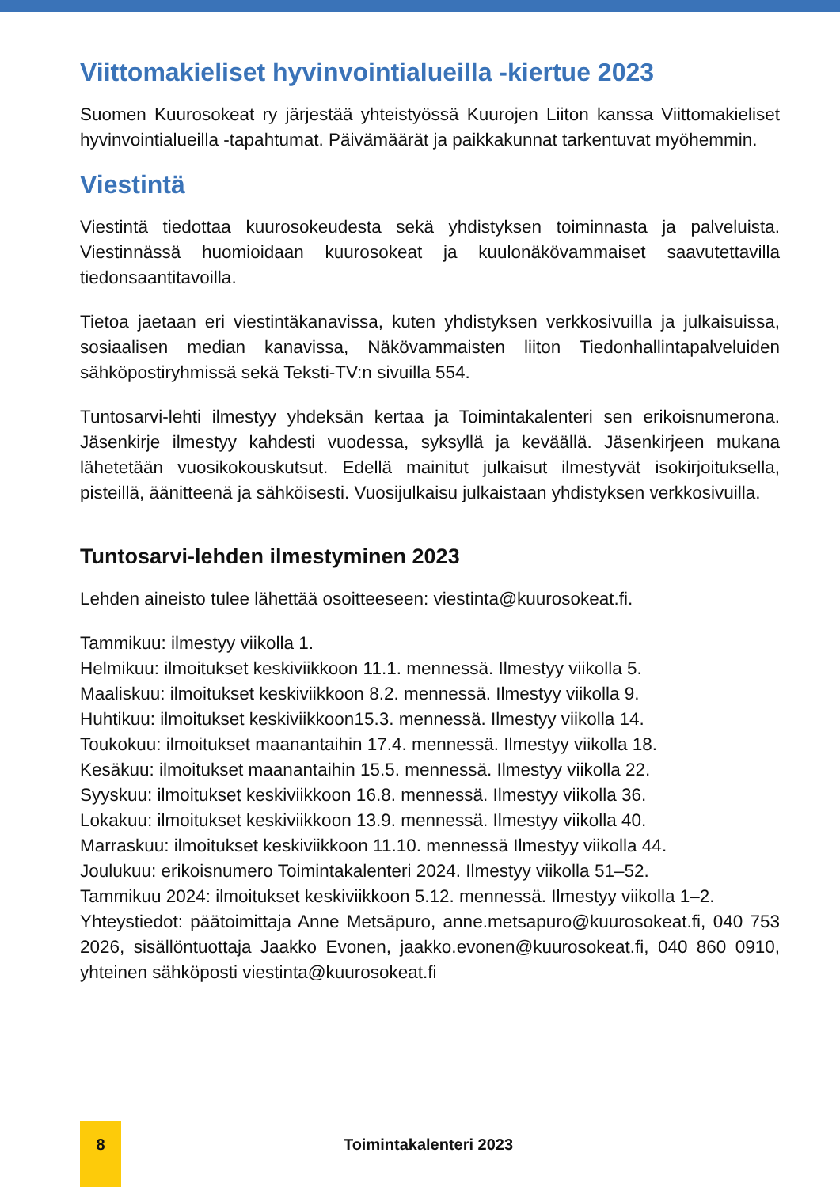Viittomakieliset hyvinvointialueilla -kiertue 2023
Suomen Kuurosokeat ry järjestää yhteistyössä Kuurojen Liiton kanssa Viittomakieliset hyvinvointialueilla -tapahtumat. Päivämäärät ja paikkakunnat tarkentuvat myöhemmin.
Viestintä
Viestintä tiedottaa kuurosokeudesta sekä yhdistyksen toiminnasta ja palveluista. Viestinnässä huomioidaan kuurosokeat ja kuulonäkövammaiset saavutettavilla tiedonsaantitavoilla.
Tietoa jaetaan eri viestintäkanavissa, kuten yhdistyksen verkkosivuilla ja julkaisuissa, sosiaalisen median kanavissa, Näkövammaisten liiton Tiedonhallintapalveluiden sähköpostiryhmissä sekä Teksti-TV:n sivuilla 554.
Tuntosarvi-lehti ilmestyy yhdeksän kertaa ja Toimintakalenteri sen erikoisnumerona. Jäsenkirje ilmestyy kahdesti vuodessa, syksyllä ja keväällä. Jäsenkirjeen mukana lähetetään vuosikokouskutsut. Edellä mainitut julkaisut ilmestyvät isokirjoituksella, pisteillä, äänitteenä ja sähköisesti. Vuosijulkaisu julkaistaan yhdistyksen verkkosivuilla.
Tuntosarvi-lehden ilmestyminen 2023
Lehden aineisto tulee lähettää osoitteeseen: viestinta@kuurosokeat.fi.
Tammikuu: ilmestyy viikolla 1.
Helmikuu: ilmoitukset keskiviikkoon 11.1. mennessä. Ilmestyy viikolla 5.
Maaliskuu: ilmoitukset keskiviikkoon 8.2. mennessä. Ilmestyy viikolla 9.
Huhtikuu: ilmoitukset keskiviikkoon15.3. mennessä. Ilmestyy viikolla 14.
Toukokuu: ilmoitukset maanantaihin 17.4. mennessä. Ilmestyy viikolla 18.
Kesäkuu: ilmoitukset maanantaihin 15.5. mennessä. Ilmestyy viikolla 22.
Syyskuu: ilmoitukset keskiviikkoon 16.8. mennessä. Ilmestyy viikolla 36.
Lokakuu: ilmoitukset keskiviikkoon 13.9. mennessä. Ilmestyy viikolla 40.
Marraskuu: ilmoitukset keskiviikkoon 11.10. mennessä Ilmestyy viikolla 44.
Joulukuu: erikoisnumero Toimintakalenteri 2024. Ilmestyy viikolla 51–52.
Tammikuu 2024: ilmoitukset keskiviikkoon 5.12. mennessä. Ilmestyy viikolla 1–2.
Yhteystiedot: päätoimittaja Anne Metsäpuro, anne.metsapuro@kuurosokeat.fi, 040 753 2026, sisällöntuottaja Jaakko Evonen, jaakko.evonen@kuurosokeat.fi, 040 860 0910, yhteinen sähköposti viestinta@kuurosokeat.fi
8
Toimintakalenteri 2023